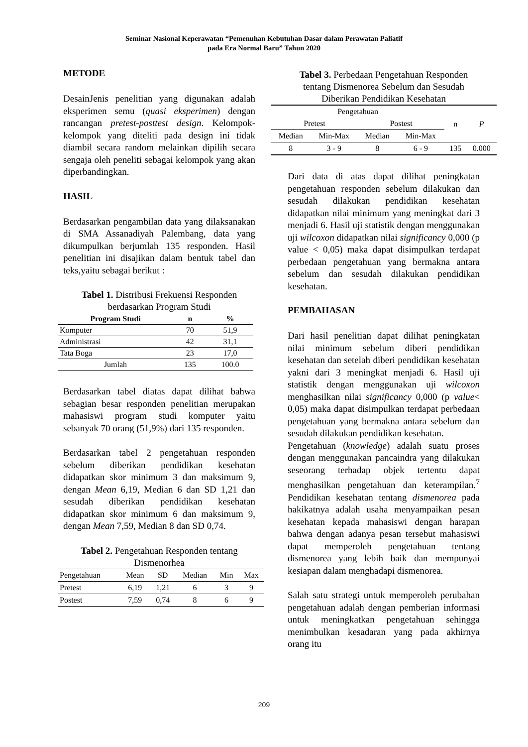Seminar Nasional Keperawatan “Pemenuhan Kebutuhan Dasar dalam Perawatan Paliatif
pada Era Normal Baru” Tahun 2020
METODE
DesainJenis penelitian yang digunakan adalah eksperimen semu (quasi eksperimen) dengan rancangan pretest-posttest design. Kelompok-kelompok yang diteliti pada design ini tidak diambil secara random melainkan dipilih secara sengaja oleh peneliti sebagai kelompok yang akan diperbandingkan.
HASIL
Berdasarkan pengambilan data yang dilaksanakan di SMA Assanadiyah Palembang, data yang dikumpulkan berjumlah 135 responden. Hasil penelitian ini disajikan dalam bentuk tabel dan teks,yaitu sebagai berikut :
Tabel 1. Distribusi Frekuensi Responden berdasarkan Program Studi
| Program Studi | n | % |
| --- | --- | --- |
| Komputer | 70 | 51,9 |
| Administrasi | 42 | 31,1 |
| Tata Boga | 23 | 17,0 |
| Jumlah | 135 | 100.0 |
Berdasarkan tabel diatas dapat dilihat bahwa sebagian besar responden penelitian merupakan mahasiswi program studi komputer yaitu sebanyak 70 orang (51,9%) dari 135 responden.
Berdasarkan tabel 2 pengetahuan responden sebelum diberikan pendidikan kesehatan didapatkan skor minimum 3 dan maksimum 9, dengan Mean 6,19, Median 6 dan SD 1,21 dan sesudah diberikan pendidikan kesehatan didapatkan skor minimum 6 dan maksimum 9, dengan Mean 7,59, Median 8 dan SD 0,74.
Tabel 2. Pengetahuan Responden tentang Dismenorhea
| Pengetahuan | Mean | SD | Median | Min | Max |
| --- | --- | --- | --- | --- | --- |
| Pretest | 6,19 | 1,21 | 6 | 3 | 9 |
| Postest | 7,59 | 0,74 | 8 | 6 | 9 |
Tabel 3. Perbedaan Pengetahuan Responden tentang Dismenorea Sebelum dan Sesudah Diberikan Pendidikan Kesehatan
| Pengetahuan | | | | n | P |
| --- | --- | --- | --- | --- | --- |
| Pretest | | Postest | | | |
| Median | Min-Max | Median | Min-Max | | |
| 8 | 3 - 9 | 8 | 6 - 9 | 135 | 0.000 |
Dari data di atas dapat dilihat peningkatan pengetahuan responden sebelum dilakukan dan sesudah dilakukan pendidikan kesehatan didapatkan nilai minimum yang meningkat dari 3 menjadi 6. Hasil uji statistik dengan menggunakan uji wilcoxon didapatkan nilai significancy 0,000 (p value < 0,05) maka dapat disimpulkan terdapat perbedaan pengetahuan yang bermakna antara sebelum dan sesudah dilakukan pendidikan kesehatan.
PEMBAHASAN
Dari hasil penelitian dapat dilihat peningkatan nilai minimum sebelum diberi pendidikan kesehatan dan setelah diberi pendidikan kesehatan yakni dari 3 meningkat menjadi 6. Hasil uji statistik dengan menggunakan uji wilcoxon menghasilkan nilai significancy 0,000 (p value< 0,05) maka dapat disimpulkan terdapat perbedaan pengetahuan yang bermakna antara sebelum dan sesudah dilakukan pendidikan kesehatan.
Pengetahuan (knowledge) adalah suatu proses dengan menggunakan pancaindra yang dilakukan seseorang terhadap objek tertentu dapat menghasilkan pengetahuan dan keterampilan.<sup>7</sup> Pendidikan kesehatan tentang dismenorea pada hakikatnya adalah usaha menyampaikan pesan kesehatan kepada mahasiswi dengan harapan bahwa dengan adanya pesan tersebut mahasiswi dapat memperoleh pengetahuan tentang dismenorea yang lebih baik dan mempunyai kesiapan dalam menghadapi dismenorea.
Salah satu strategi untuk memperoleh perubahan pengetahuan adalah dengan pemberian informasi untuk meningkatkan pengetahuan sehingga menimbulkan kesadaran yang pada akhirnya orang itu
209